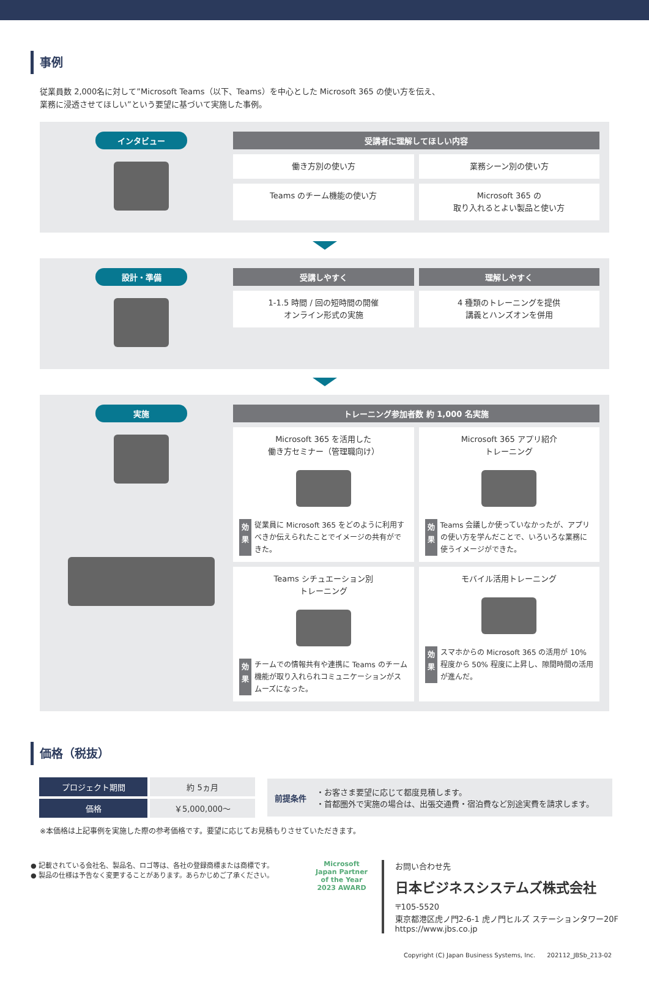事例
従業員数 2,000名に対して”Microsoft Teams（以下、Teams）を中心とした Microsoft 365 の使い方を伝え、
業務に浸透させてほしい”という要望に基づいて実施した事例。
インタビュー 受講者に理解してほしい内容
働き方別の使い方
業務シーン別の使い方
Teams のチーム機能の使い方
Microsoft 365 の
取り入れるとよい製品と使い方
設計・準備
受講しやすく
理解しやすく
1-1.5 時間 / 回の短時間の開催
オンライン形式の実施
4 種類のトレーニングを提供
講義とハンズオンを併用
実施 トレーニング参加者数 約 1,000 名実施
Microsoft 365 を活用した
働き方セミナー（管理職向け）
効果 従業員に Microsoft 365 をどのように利用すべきか伝えられたことでイメージの共有ができた。
Microsoft 365 アプリ紹介
トレーニング
効果 Teams 会議しか使っていなかったが、アプリの使い方を学んだことで、いろいろな業務に使うイメージができた。
Teams シチュエーション別
トレーニング
効果 チームでの情報共有や連携に Teams のチーム機能が取り入れられコミュニケーションがスムーズになった。
モバイル活用トレーニング
効果 スマホからの Microsoft 365 の活用が 10% 程度から 50% 程度に上昇し、隙間時間の活用が進んだ。
価格（税抜）
| プロジェクト期間 | 約 5ヵ月 |
| 価格 | ￥5,000,000〜 |
前提条件
・お客さま要望に応じて都度見積します。
・首都圏外で実施の場合は、出張交通費・宿泊費など別途実費を請求します。
※本価格は上記事例を実施した際の参考価格です。要望に応じてお見積もりさせていただきます。
● 記載されている会社名、製品名、ロゴ等は、各社の登録商標または商標です。
● 製品の仕様は予告なく変更することがあります。あらかじめご了承ください。
Microsoft Japan Partner of the Year 2023 AWARD
お問い合わせ先
日本ビジネスシステムズ株式会社
〒105-5520
東京都港区虎ノ門2-6-1 虎ノ門ヒルズ ステーションタワー20F
https://www.jbs.co.jp
Copyright (C) Japan Business Systems, Inc. 202112_JBSb_213-02